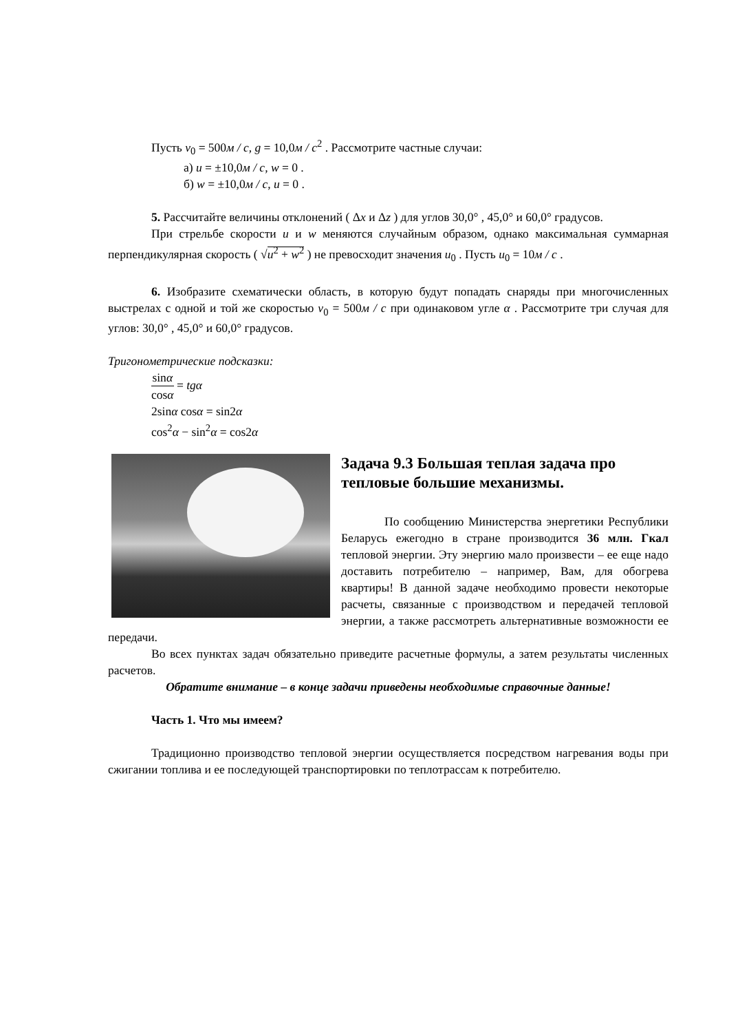Пусть v<sub>0</sub> = 500м / с, g = 10,0м / с<sup>2</sup> . Рассмотрите частные случаи:
а) u = ±10,0м / с, w = 0 .
б) w = ±10,0м / с, u = 0 .
5. Рассчитайте величины отклонений ( Δx и Δz ) для углов 30,0° , 45,0° и 60,0° градусов.
При стрельбе скорости u и w меняются случайным образом, однако максимальная суммарная перпендикулярная скорость ( √u<sup>2</sup> + w<sup>2</sup> ) не превосходит значения u<sub>0</sub> . Пусть u<sub>0</sub> = 10м / с .
6. Изобразите схематически область, в которую будут попадать снаряды при многочисленных выстрелах с одной и той же скоростью v<sub>0</sub> = 500м / с при одинаковом угле α . Рассмотрите три случая для углов: 30,0° , 45,0° и 60,0° градусов.
Тригонометрические подсказки:
sinα cosα = tgα
2sinα cosα = sin2α
cos<sup>2</sup>α − sin<sup>2</sup>α = cos2α
Задача 9.3 Большая теплая задача про тепловые большие механизмы.
По сообщению Министерства энергетики Республики Беларусь ежегодно в стране производится 36 млн. Гкал тепловой энергии. Эту энергию мало произвести – ее еще надо доставить потребителю – например, Вам, для обогрева квартиры! В данной задаче необходимо провести некоторые расчеты, связанные с производством и передачей тепловой энергии, а также рассмотреть альтернативные возможности ее передачи.
Во всех пунктах задач обязательно приведите расчетные формулы, а затем результаты численных расчетов.
Обратите внимание – в конце задачи приведены необходимые справочные данные!
Часть 1. Что мы имеем?
Традиционно производство тепловой энергии осуществляется посредством нагревания воды при сжигании топлива и ее последующей транспортировки по теплотрассам к потребителю.